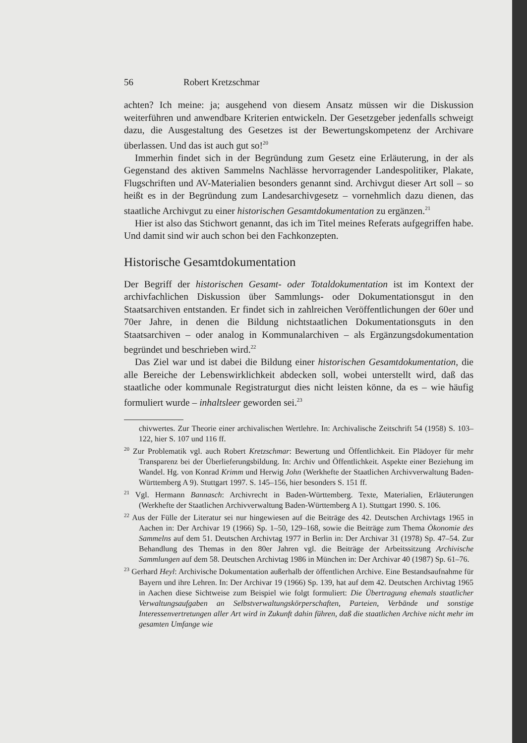56 Robert Kretzschmar
achten? Ich meine: ja; ausgehend von diesem Ansatz müssen wir die Diskussion weiterführen und anwendbare Kriterien entwickeln. Der Gesetzgeber jedenfalls schweigt dazu, die Ausgestaltung des Gesetzes ist der Bewertungskompetenz der Archivare überlassen. Und das ist auch gut so!<sup>20</sup>
Immerhin findet sich in der Begründung zum Gesetz eine Erläuterung, in der als Gegenstand des aktiven Sammelns Nachlässe hervorragender Landespolitiker, Plakate, Flugschriften und AV-Materialien besonders genannt sind. Archivgut dieser Art soll – so heißt es in der Begründung zum Landesarchivgesetz – vornehmlich dazu dienen, das staatliche Archivgut zu einer historischen Gesamtdokumentation zu ergänzen.<sup>21</sup>
Hier ist also das Stichwort genannt, das ich im Titel meines Referats aufgegriffen habe. Und damit sind wir auch schon bei den Fachkonzepten.
Historische Gesamtdokumentation
Der Begriff der historischen Gesamt- oder Totaldokumentation ist im Kontext der archivfachlichen Diskussion über Sammlungs- oder Dokumentationsgut in den Staatsarchiven entstanden. Er findet sich in zahlreichen Veröffentlichungen der 60er und 70er Jahre, in denen die Bildung nichtstaatlichen Dokumentationsguts in den Staatsarchiven – oder analog in Kommunalarchiven – als Ergänzungsdokumentation begründet und beschrieben wird.<sup>22</sup>
Das Ziel war und ist dabei die Bildung einer historischen Gesamtdokumentation, die alle Bereiche der Lebenswirklichkeit abdecken soll, wobei unterstellt wird, daß das staatliche oder kommunale Registraturgut dies nicht leisten könne, da es – wie häufig formuliert wurde – inhaltsleer geworden sei.<sup>23</sup>
chivwertes. Zur Theorie einer archivalischen Wertlehre. In: Archivalische Zeitschrift 54 (1958) S. 103–122, hier S. 107 und 116 ff.
<sup>20</sup> Zur Problematik vgl. auch Robert Kretzschmar: Bewertung und Öffentlichkeit. Ein Plädoyer für mehr Transparenz bei der Überlieferungsbildung. In: Archiv und Öffentlichkeit. Aspekte einer Beziehung im Wandel. Hg. von Konrad Krimm und Herwig John (Werkhefte der Staatlichen Archivverwaltung Baden-Württemberg A 9). Stuttgart 1997. S. 145–156, hier besonders S. 151 ff.
<sup>21</sup> Vgl. Hermann Bannasch: Archivrecht in Baden-Württemberg. Texte, Materialien, Erläuterungen (Werkhefte der Staatlichen Archivverwaltung Baden-Württemberg A 1). Stuttgart 1990. S. 106.
<sup>22</sup> Aus der Fülle der Literatur sei nur hingewiesen auf die Beiträge des 42. Deutschen Archivtags 1965 in Aachen in: Der Archivar 19 (1966) Sp. 1–50, 129–168, sowie die Beiträge zum Thema Ökonomie des Sammelns auf dem 51. Deutschen Archivtag 1977 in Berlin in: Der Archivar 31 (1978) Sp. 47–54. Zur Behandlung des Themas in den 80er Jahren vgl. die Beiträge der Arbeitssitzung Archivische Sammlungen auf dem 58. Deutschen Archivtag 1986 in München in: Der Archivar 40 (1987) Sp. 61–76.
<sup>23</sup> Gerhard Heyl: Archivische Dokumentation außerhalb der öffentlichen Archive. Eine Bestandsaufnahme für Bayern und ihre Lehren. In: Der Archivar 19 (1966) Sp. 139, hat auf dem 42. Deutschen Archivtag 1965 in Aachen diese Sichtweise zum Beispiel wie folgt formuliert: Die Übertragung ehemals staatlicher Verwaltungsaufgaben an Selbstverwaltungskörperschaften, Parteien, Verbände und sonstige Interessenvertretungen aller Art wird in Zukunft dahin führen, daß die staatlichen Archive nicht mehr im gesamten Umfange wie